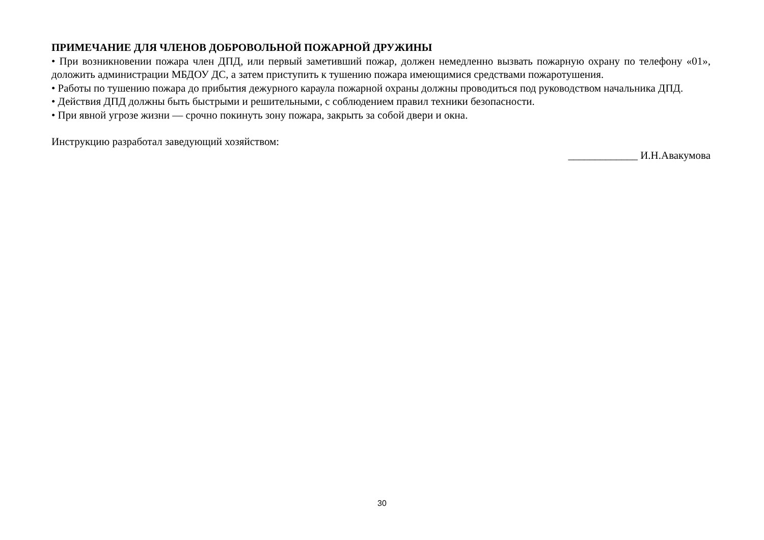ПРИМЕЧАНИЕ ДЛЯ ЧЛЕНОВ ДОБРОВОЛЬНОЙ ПОЖАРНОЙ ДРУЖИНЫ
• При возникновении пожара член ДПД, или первый заметивший пожар, должен немедленно вызвать пожарную охрану по телефону «01», доложить администрации МБДОУ ДС, а затем приступить к тушению пожара имеющимися средствами пожаротушения.
• Работы по тушению пожара до прибытия дежурного караула пожарной охраны должны проводиться под руководством начальника ДПД.
• Действия ДПД должны быть быстрыми и решительными, с соблюдением правил техники безопасности.
• При явной угрозе жизни — срочно покинуть зону пожара, закрыть за собой двери и окна.
Инструкцию разработал заведующий хозяйством:
_____________ И.Н.Авакумова
30